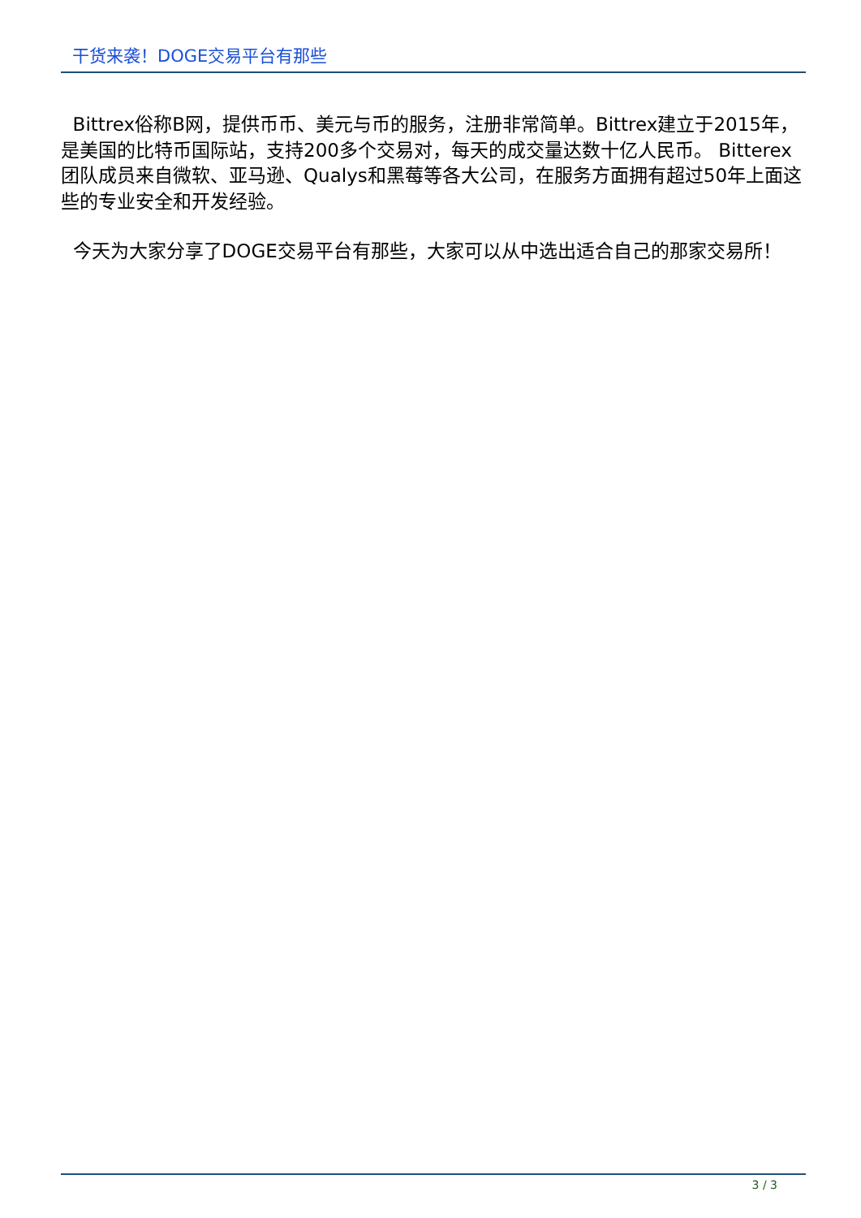干货来袭！DOGE交易平台有那些
Bittrex俗称B网，提供币币、美元与币的服务，注册非常简单。Bittrex建立于2015年，是美国的比特币国际站，支持200多个交易对，每天的成交量达数十亿人民币。 Bitterex团队成员来自微软、亚马逊、Qualys和黑莓等各大公司，在服务方面拥有超过50年上面这些的专业安全和开发经验。
今天为大家分享了DOGE交易平台有那些，大家可以从中选出适合自己的那家交易所！
3 / 3